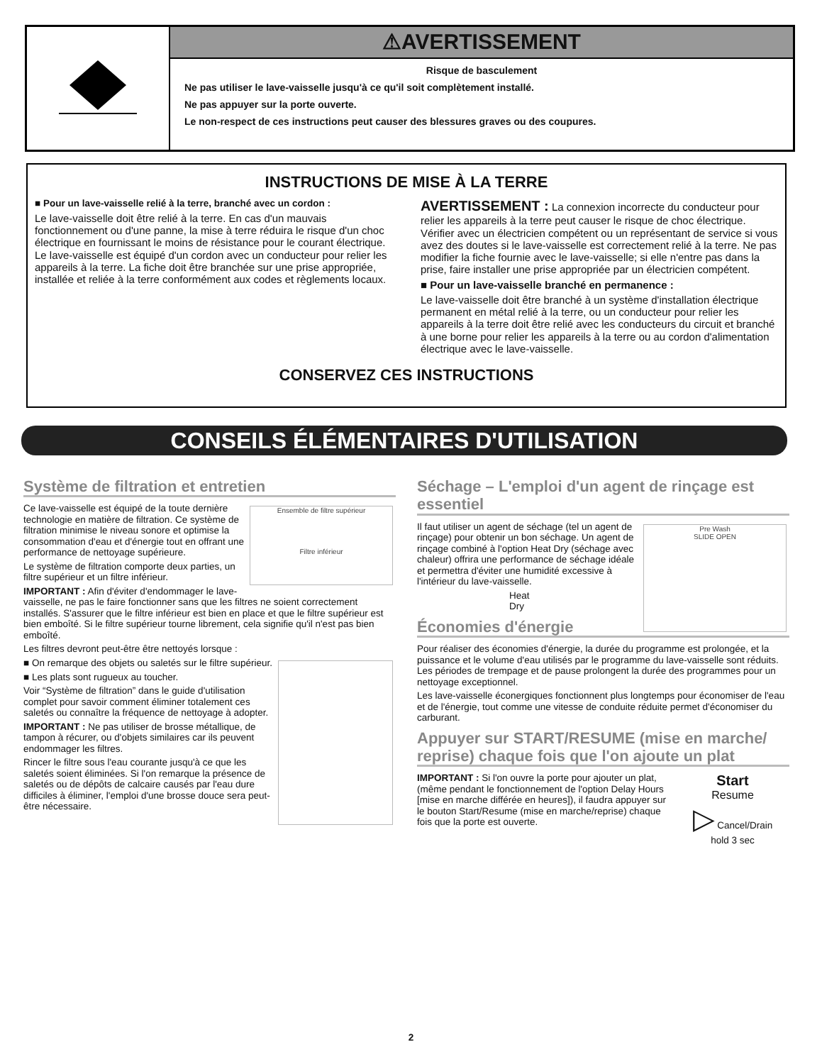⚠AVERTISSEMENT
Risque de basculement
Ne pas utiliser le lave-vaisselle jusqu'à ce qu'il soit complètement installé.
Ne pas appuyer sur la porte ouverte.
Le non-respect de ces instructions peut causer des blessures graves ou des coupures.
INSTRUCTIONS DE MISE À LA TERRE
■ Pour un lave-vaisselle relié à la terre, branché avec un cordon :
Le lave-vaisselle doit être relié à la terre. En cas d'un mauvais fonctionnement ou d'une panne, la mise à terre réduira le risque d'un choc électrique en fournissant le moins de résistance pour le courant électrique. Le lave-vaisselle est équipé d'un cordon avec un conducteur pour relier les appareils à la terre. La fiche doit être branchée sur une prise appropriée, installée et reliée à la terre conformément aux codes et règlements locaux.
AVERTISSEMENT : La connexion incorrecte du conducteur pour relier les appareils à la terre peut causer le risque de choc électrique. Vérifier avec un électricien compétent ou un représentant de service si vous avez des doutes si le lave-vaisselle est correctement relié à la terre. Ne pas modifier la fiche fournie avec le lave-vaisselle; si elle n'entre pas dans la prise, faire installer une prise appropriée par un électricien compétent.
■ Pour un lave-vaisselle branché en permanence :
Le lave-vaisselle doit être branché à un système d'installation électrique permanent en métal relié à la terre, ou un conducteur pour relier les appareils à la terre doit être relié avec les conducteurs du circuit et branché à une borne pour relier les appareils à la terre ou au cordon d'alimentation électrique avec le lave-vaisselle.
CONSERVEZ CES INSTRUCTIONS
CONSEILS ÉLÉMENTAIRES D'UTILISATION
Système de filtration et entretien
Ensemble de filtre supérieur
Filtre inférieur
Ce lave-vaisselle est équipé de la toute dernière technologie en matière de filtration. Ce système de filtration minimise le niveau sonore et optimise la consommation d'eau et d'énergie tout en offrant une performance de nettoyage supérieure.
Le système de filtration comporte deux parties, un filtre supérieur et un filtre inférieur.
IMPORTANT : Afin d'éviter d'endommager le lave-vaisselle, ne pas le faire fonctionner sans que les filtres ne soient correctement installés. S'assurer que le filtre inférieur est bien en place et que le filtre supérieur est bien emboîté. Si le filtre supérieur tourne librement, cela signifie qu'il n'est pas bien emboîté.
Les filtres devront peut-être être nettoyés lorsque :
■ On remarque des objets ou saletés sur le filtre supérieur.
■ Les plats sont rugueux au toucher.
Voir “Système de filtration” dans le guide d'utilisation complet pour savoir comment éliminer totalement ces saletés ou connaître la fréquence de nettoyage à adopter.
IMPORTANT : Ne pas utiliser de brosse métallique, de tampon à récurer, ou d'objets similaires car ils peuvent endommager les filtres.
Rincer le filtre sous l'eau courante jusqu'à ce que les saletés soient éliminées. Si l'on remarque la présence de saletés ou de dépôts de calcaire causés par l'eau dure difficiles à éliminer, l'emploi d'une brosse douce sera peut-être nécessaire.
Séchage – L'emploi d'un agent de rinçage est essentiel
Pre Wash
SLIDE OPEN
Il faut utiliser un agent de séchage (tel un agent de rinçage) pour obtenir un bon séchage. Un agent de rinçage combiné à l'option Heat Dry (séchage avec chaleur) offrira une performance de séchage idéale et permettra d'éviter une humidité excessive à l'intérieur du lave-vaisselle.
Heat
Dry
Économies d'énergie
Pour réaliser des économies d'énergie, la durée du programme est prolongée, et la puissance et le volume d'eau utilisés par le programme du lave-vaisselle sont réduits. Les périodes de trempage et de pause prolongent la durée des programmes pour un nettoyage exceptionnel.
Les lave-vaisselle éconergiques fonctionnent plus longtemps pour économiser de l'eau et de l'énergie, tout comme une vitesse de conduite réduite permet d'économiser du carburant.
Appuyer sur START/RESUME (mise en marche/ reprise) chaque fois que l'on ajoute un plat
Start
Resume
▷ Cancel/Drain
hold 3 sec
IMPORTANT : Si l'on ouvre la porte pour ajouter un plat, (même pendant le fonctionnement de l'option Delay Hours [mise en marche différée en heures]), il faudra appuyer sur le bouton Start/Resume (mise en marche/reprise) chaque fois que la porte est ouverte.
2